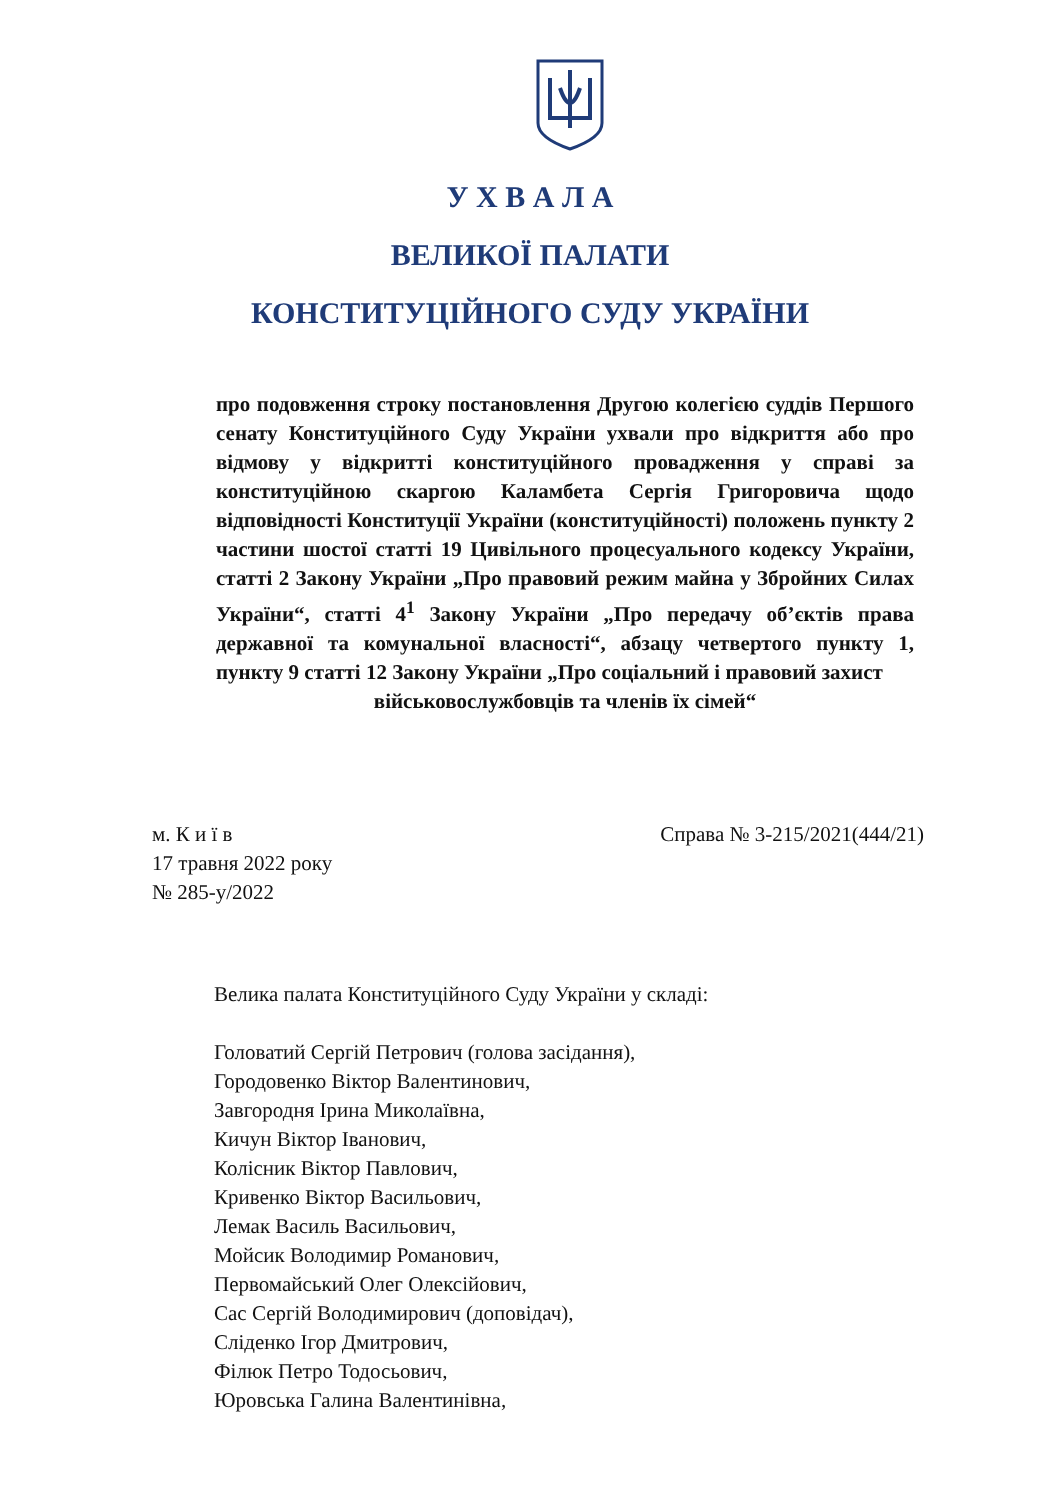У Х В А Л А
ВЕЛИКОЇ ПАЛАТИ
КОНСТИТУЦІЙНОГО СУДУ УКРАЇНИ
про подовження строку постановлення Другою колегією суддів Першого сенату Конституційного Суду України ухвали про відкриття або про відмову у відкритті конституційного провадження у справі за конституційною скаргою Каламбета Сергія Григоровича щодо відповідності Конституції України (конституційності) положень пункту 2 частини шостої статті 19 Цивільного процесуального кодексу України, статті 2 Закону України „Про правовий режим майна у Збройних Силах України“, статті 4<sup>1</sup> Закону України „Про передачу об’єктів права державної та комунальної власності“, абзацу четвертого пункту 1, пункту 9 статті 12 Закону України „Про соціальний і правовий захист
військовослужбовців та членів їх сімей“
м. К и ї в
17 травня 2022 року
№ 285-у/2022
Справа № 3-215/2021(444/21)
Велика палата Конституційного Суду України у складі:
Головатий Сергій Петрович (голова засідання),
Городовенко Віктор Валентинович,
Завгородня Ірина Миколаївна,
Кичун Віктор Іванович,
Колісник Віктор Павлович,
Кривенко Віктор Васильович,
Лемак Василь Васильович,
Мойсик Володимир Романович,
Первомайський Олег Олексійович,
Сас Сергій Володимирович (доповідач),
Сліденко Ігор Дмитрович,
Філюк Петро Тодосьович,
Юровська Галина Валентинівна,